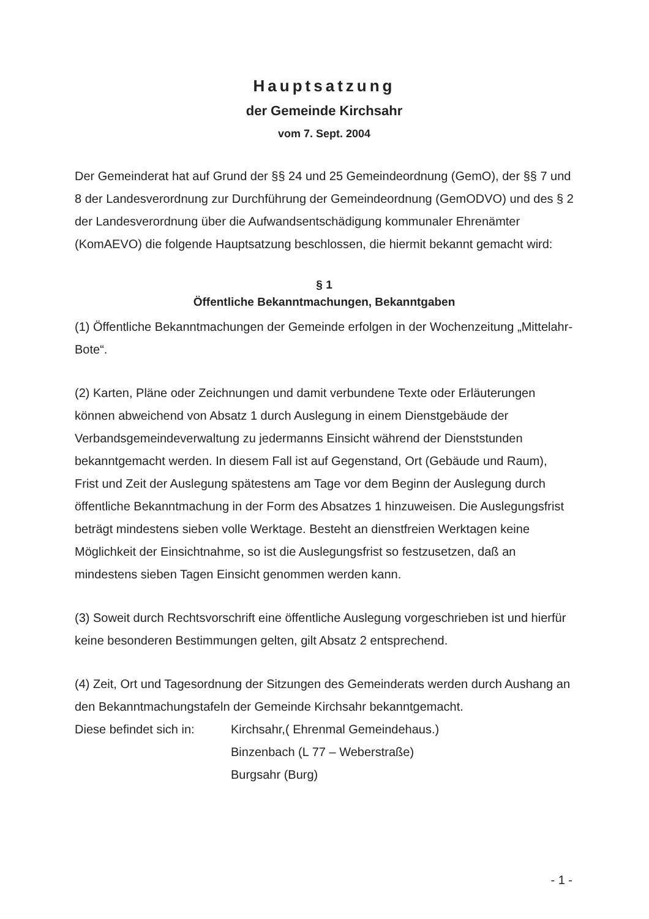Hauptsatzung
der Gemeinde Kirchsahr
vom 7. Sept. 2004
Der Gemeinderat hat auf Grund der §§ 24 und 25 Gemeindeordnung (GemO), der §§ 7 und 8 der Landesverordnung zur Durchführung der Gemeindeordnung (GemODVO) und des § 2 der Landesverordnung über die Aufwandsentschädigung kommunaler Ehrenämter (KomAEVO) die folgende Hauptsatzung beschlossen, die hiermit bekannt gemacht wird:
§ 1
Öffentliche Bekanntmachungen, Bekanntgaben
(1) Öffentliche Bekanntmachungen der Gemeinde erfolgen in der Wochenzeitung „Mittelahr-Bote“.
(2) Karten, Pläne oder Zeichnungen und damit verbundene Texte oder Erläuterungen können abweichend von Absatz 1 durch Auslegung in einem Dienstgebäude der Verbandsgemeindeverwaltung zu jedermanns Einsicht während der Dienststunden bekanntgemacht werden. In diesem Fall ist auf Gegenstand, Ort (Gebäude und Raum), Frist und Zeit der Auslegung spätestens am Tage vor dem Beginn der Auslegung durch öffentliche Bekanntmachung in der Form des Absatzes 1 hinzuweisen. Die Auslegungsfrist beträgt mindestens sieben volle Werktage. Besteht an dienstfreien Werktagen keine Möglichkeit der Einsichtnahme, so ist die Auslegungsfrist so festzusetzen, daß an mindestens sieben Tagen Einsicht genommen werden kann.
(3) Soweit durch Rechtsvorschrift eine öffentliche Auslegung vorgeschrieben ist und hierfür keine besonderen Bestimmungen gelten, gilt Absatz 2 entsprechend.
(4) Zeit, Ort und Tagesordnung der Sitzungen des Gemeinderats werden durch Aushang an den Bekanntmachungstafeln der Gemeinde Kirchsahr bekanntgemacht.
Diese befindet sich in:
Kirchsahr,( Ehrenmal Gemeindehaus.)
Binzenbach (L 77 – Weberstraße)
Burgsahr (Burg)
- 1 -